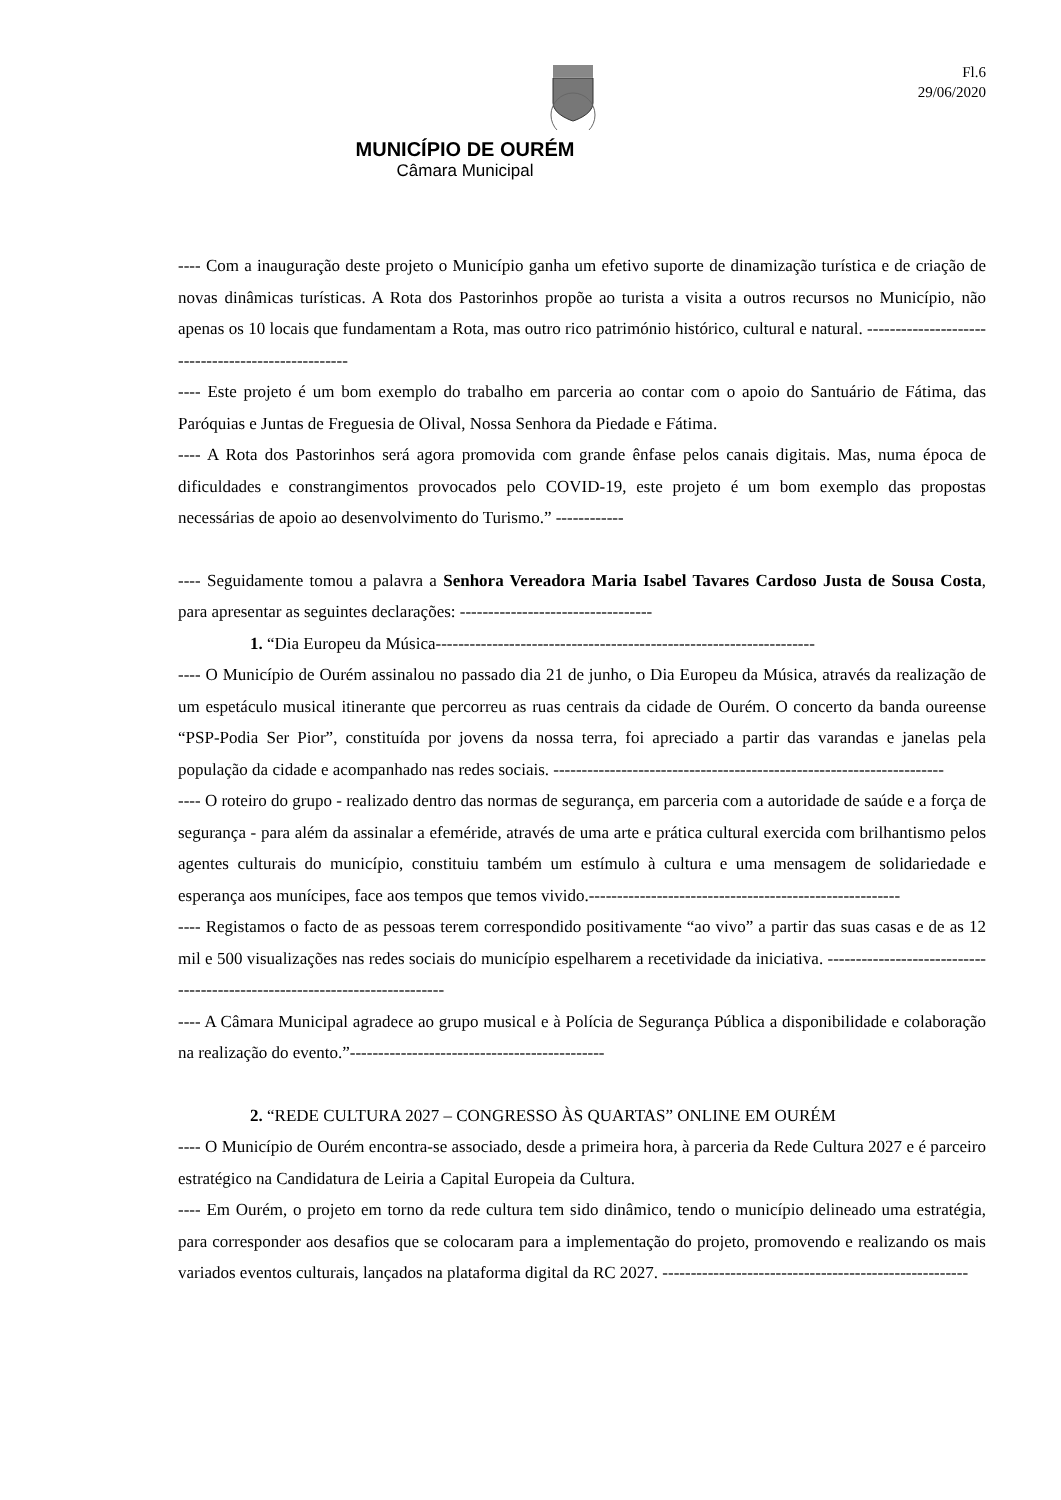Fl.6
29/06/2020
MUNICÍPIO DE OURÉM
Câmara Municipal
---- Com a inauguração deste projeto o Município ganha um efetivo suporte de dinamização turística e de criação de novas dinâmicas turísticas. A Rota dos Pastorinhos propõe ao turista a visita a outros recursos no Município, não apenas os 10 locais que fundamentam a Rota, mas outro rico património histórico, cultural e natural. ---------------------------------------------------
---- Este projeto é um bom exemplo do trabalho em parceria ao contar com o apoio do Santuário de Fátima, das Paróquias e Juntas de Freguesia de Olival, Nossa Senhora da Piedade e Fátima.
---- A Rota dos Pastorinhos será agora promovida com grande ênfase pelos canais digitais. Mas, numa época de dificuldades e constrangimentos provocados pelo COVID-19, este projeto é um bom exemplo das propostas necessárias de apoio ao desenvolvimento do Turismo.” ------------
---- Seguidamente tomou a palavra a Senhora Vereadora Maria Isabel Tavares Cardoso Justa de Sousa Costa, para apresentar as seguintes declarações: ----------------------------------
1. “Dia Europeu da Música-------------------------------------------------------------------
---- O Município de Ourém assinalou no passado dia 21 de junho, o Dia Europeu da Música, através da realização de um espetáculo musical itinerante que percorreu as ruas centrais da cidade de Ourém. O concerto da banda oureense “PSP-Podia Ser Pior”, constituída por jovens da nossa terra, foi apreciado a partir das varandas e janelas pela população da cidade e acompanhado nas redes sociais. ---------------------------------------------------------------------
---- O roteiro do grupo - realizado dentro das normas de segurança, em parceria com a autoridade de saúde e a força de segurança - para além da assinalar a efeméride, através de uma arte e prática cultural exercida com brilhantismo pelos agentes culturais do município, constituiu também um estímulo à cultura e uma mensagem de solidariedade e esperança aos munícipes, face aos tempos que temos vivido.-------------------------------------------------------
---- Registamos o facto de as pessoas terem correspondido positivamente “ao vivo” a partir das suas casas e de as 12 mil e 500 visualizações nas redes sociais do município espelharem a recetividade da iniciativa. ---------------------------------------------------------------------------
---- A Câmara Municipal agradece ao grupo musical e à Polícia de Segurança Pública a disponibilidade e colaboração na realização do evento.”---------------------------------------------
2. “REDE CULTURA 2027 – CONGRESSO ÀS QUARTAS” ONLINE EM OURÉM
---- O Município de Ourém encontra-se associado, desde a primeira hora, à parceria da Rede Cultura 2027 e é parceiro estratégico na Candidatura de Leiria a Capital Europeia da Cultura.
---- Em Ourém, o projeto em torno da rede cultura tem sido dinâmico, tendo o município delineado uma estratégia, para corresponder aos desafios que se colocaram para a implementação do projeto, promovendo e realizando os mais variados eventos culturais, lançados na plataforma digital da RC 2027. ------------------------------------------------------